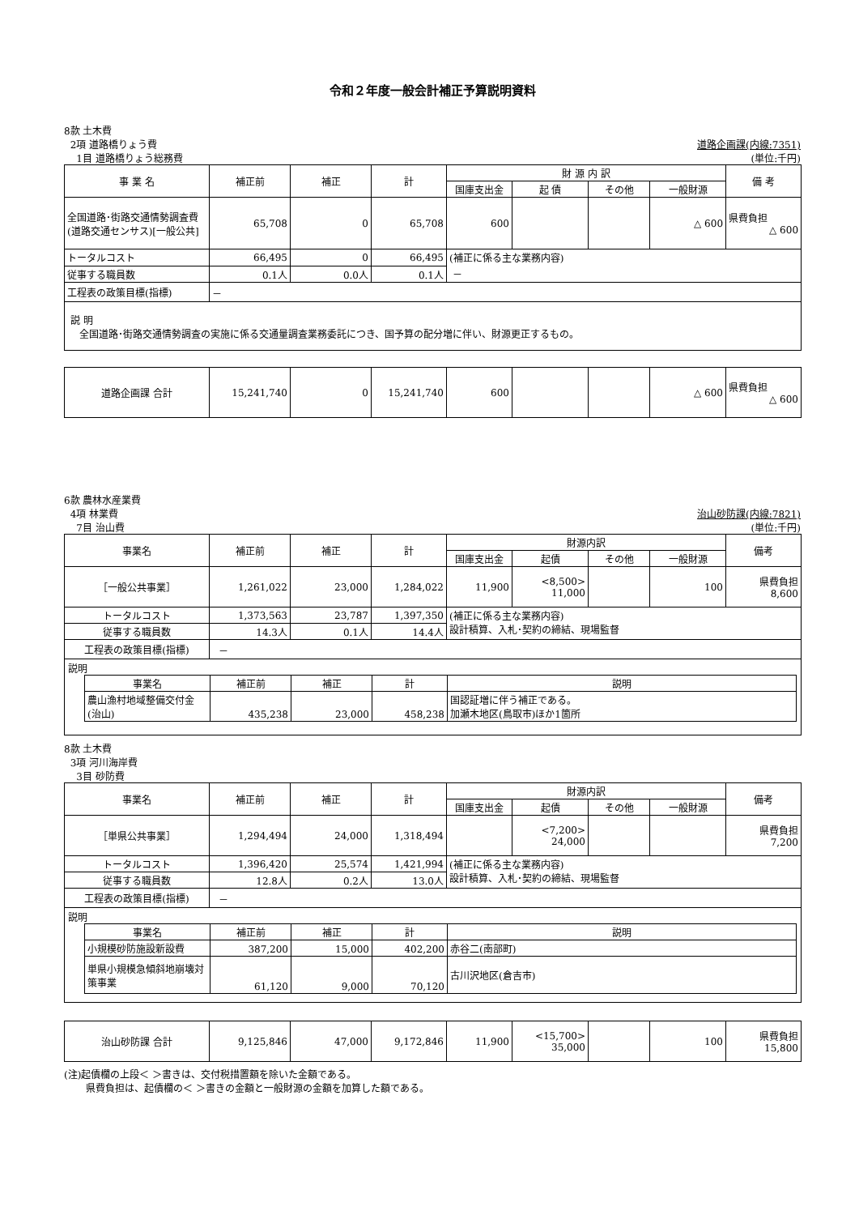令和２年度一般会計補正予算説明資料
8款 土木費
2項 道路橋りょう費 道路企画課(内線:7351)
1目 道路橋りょう総務費 (単位:千円)
| 事 業 名 | 補正前 | 補正 | 計 | 財 源 内 訳 | | | | 備 考 |
| --- | --- | --- | --- | --- | --- | --- | --- | --- |
| | | | | 国庫支出金 | 起 債 | その他 | 一般財源 | |
| 全国道路･街路交通情勢調査費(道路交通センサス)[一般公共] | 65,708 | 0 | 65,708 | 600 | | | △ 600 | 県費負担 △ 600 |
| トータルコスト | 66,495 | 0 | 66,495 | (補正に係る主な業務内容) － | | | | |
| 従事する職員数 | 0.1人 | 0.0人 | 0.1人 | | | | | |
| 工程表の政策目標(指標) | － | | | | | | | |
| 説 明 全国道路･街路交通情勢調査の実施に係る交通量調査業務委託につき、国予算の配分増に伴い、財源更正するもの。 | | | | | | | | |
| 道路企画課 合計 | 15,241,740 | 0 | 15,241,740 | 600 | | | △ 600 | 県費負担 △ 600 |
6款 農林水産業費
4項 林業費 治山砂防課(内線:7821)
7目 治山費 (単位:千円)
| 事業名 | 補正前 | 補正 | 計 | 財源内訳 | | | | 備考 |
| --- | --- | --- | --- | --- | --- | --- | --- | --- |
| | | | | 国庫支出金 | 起債 | その他 | 一般財源 | |
| ［一般公共事業］ | 1,261,022 | 23,000 | 1,284,022 | 11,900 | <8,500> 11,000 | | 100 | 県費負担 8,600 |
| トータルコスト | 1,373,563 | 23,787 | 1,397,350 | (補正に係る主な業務内容) 設計積算、入札･契約の締結、現場監督 | | | | |
| 従事する職員数 | 14.3人 | 0.1人 | 14.4人 | | | | | |
| 工程表の政策目標(指標) | － | | | | | | | |
| 説明 / 事業名 / 補正前 / 補正 / 計 / 説明 / / --- / --- / --- / --- / --- / / 農山漁村地域整備交付金(治山) / 435,238 / 23,000 / 458,238 / 国認証増に伴う補正である。 加瀬木地区(鳥取市)ほか1箇所 / | | | | | | | | |
8款 土木費
3項 河川海岸費
3目 砂防費
| 事業名 | 補正前 | 補正 | 計 | 財源内訳 | | | | 備考 |
| --- | --- | --- | --- | --- | --- | --- | --- | --- |
| | | | | 国庫支出金 | 起債 | その他 | 一般財源 | |
| ［単県公共事業］ | 1,294,494 | 24,000 | 1,318,494 | | <7,200> 24,000 | | | 県費負担 7,200 |
| トータルコスト | 1,396,420 | 25,574 | 1,421,994 | (補正に係る主な業務内容) 設計積算、入札･契約の締結、現場監督 | | | | |
| 従事する職員数 | 12.8人 | 0.2人 | 13.0人 | | | | | |
| 工程表の政策目標(指標) | － | | | | | | | |
| 説明 / 事業名 / 補正前 / 補正 / 計 / 説明 / / --- / --- / --- / --- / --- / / 小規模砂防施設新設費 / 387,200 / 15,000 / 402,200 / 赤谷二(南部町) / / 単県小規模急傾斜地崩壊対策事業 / 61,120 / 9,000 / 70,120 / 古川沢地区(倉吉市) / | | | | | | | | |
| 治山砂防課 合計 | 9,125,846 | 47,000 | 9,172,846 | 11,900 | <15,700> 35,000 | | 100 | 県費負担 15,800 |
(注)起債欄の上段＜ ＞書きは、交付税措置額を除いた金額である。
県費負担は、起債欄の＜ ＞書きの金額と一般財源の金額を加算した額である。